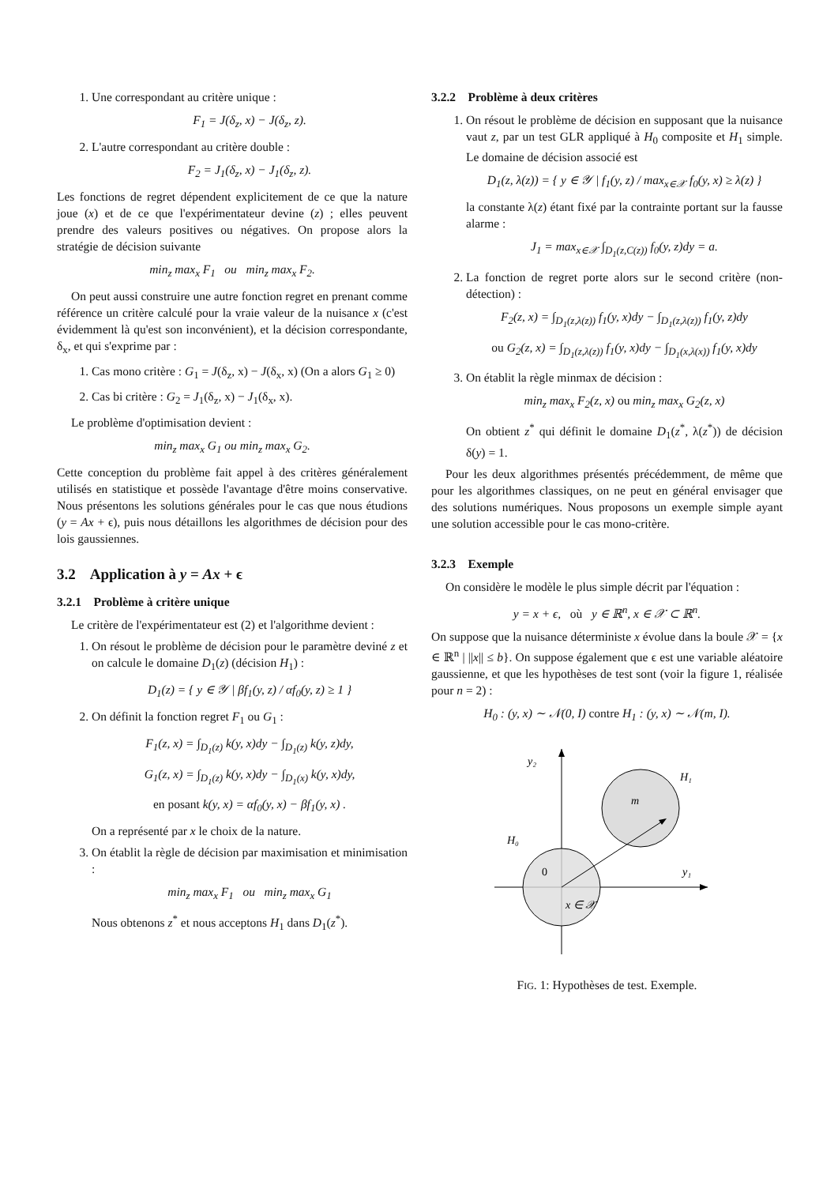1. Une correspondant au critère unique :
F<sub>1</sub> = J(δ<sub>z</sub>, x) − J(δ<sub>z</sub>, z).
2. L'autre correspondant au critère double :
F<sub>2</sub> = J<sub>1</sub>(δ<sub>z</sub>, x) − J<sub>1</sub>(δ<sub>z</sub>, z).
Les fonctions de regret dépendent explicitement de ce que la nature joue (x) et de ce que l'expérimentateur devine (z) ; elles peuvent prendre des valeurs positives ou négatives. On propose alors la stratégie de décision suivante
min<sub>z</sub> max<sub>x</sub> F<sub>1</sub> ou min<sub>z</sub> max<sub>x</sub> F<sub>2</sub>.
On peut aussi construire une autre fonction regret en prenant comme référence un critère calculé pour la vraie valeur de la nuisance x (c'est évidemment là qu'est son inconvénient), et la décision correspondante, δ<sub>x</sub>, et qui s'exprime par :
1. Cas mono critère : G<sub>1</sub> = J(δ<sub>z</sub>, x) − J(δ<sub>x</sub>, x) (On a alors G<sub>1</sub> ≥ 0)
2. Cas bi critère : G<sub>2</sub> = J<sub>1</sub>(δ<sub>z</sub>, x) − J<sub>1</sub>(δ<sub>x</sub>, x).
Le problème d'optimisation devient :
min<sub>z</sub> max<sub>x</sub> G<sub>1</sub> ou min<sub>z</sub> max<sub>x</sub> G<sub>2</sub>.
Cette conception du problème fait appel à des critères généralement utilisés en statistique et possède l'avantage d'être moins conservative. Nous présentons les solutions générales pour le cas que nous étudions (y = Ax + ϵ), puis nous détaillons les algorithmes de décision pour des lois gaussiennes.
3.2 Application à y = Ax + ϵ
3.2.1 Problème à critère unique
Le critère de l'expérimentateur est (2) et l'algorithme devient :
1. On résout le problème de décision pour le paramètre deviné z et on calcule le domaine D<sub>1</sub>(z) (décision H<sub>1</sub>) :
D<sub>1</sub>(z) = { y ∈ 𝒴 | βf<sub>1</sub>(y, z) / αf<sub>0</sub>(y, z) ≥ 1 }
2. On définit la fonction regret F<sub>1</sub> ou G<sub>1</sub> :
F<sub>1</sub>(z, x) = ∫<sub>D<sub>1</sub>(z)</sub> k(y, x)dy − ∫<sub>D<sub>1</sub>(z)</sub> k(y, z)dy,
G<sub>1</sub>(z, x) = ∫<sub>D<sub>1</sub>(z)</sub> k(y, x)dy − ∫<sub>D<sub>1</sub>(x)</sub> k(y, x)dy,
en posant k(y, x) = αf<sub>0</sub>(y, x) − βf<sub>1</sub>(y, x) .
On a représenté par x le choix de la nature.
3. On établit la règle de décision par maximisation et minimisation :
min<sub>z</sub> max<sub>x</sub> F<sub>1</sub> ou min<sub>z</sub> max<sub>x</sub> G<sub>1</sub>
Nous obtenons z<sup>*</sup> et nous acceptons H<sub>1</sub> dans D<sub>1</sub>(z<sup>*</sup>).
3.2.2 Problème à deux critères
1. On résout le problème de décision en supposant que la nuisance vaut z, par un test GLR appliqué à H<sub>0</sub> composite et H<sub>1</sub> simple. Le domaine de décision associé est
D<sub>1</sub>(z, λ(z)) = { y ∈ 𝒴 | f<sub>1</sub>(y, z) / max<sub>x∈𝒳</sub> f<sub>0</sub>(y, x) ≥ λ(z) }
la constante λ(z) étant fixé par la contrainte portant sur la fausse alarme :
J<sub>1</sub> = max<sub>x∈𝒳</sub> ∫<sub>D<sub>1</sub>(z,C(z))</sub> f<sub>0</sub>(y, z)dy = a.
2. La fonction de regret porte alors sur le second critère (non-détection) :
F<sub>2</sub>(z, x) = ∫<sub>D<sub>1</sub>(z,λ(z))</sub> f<sub>1</sub>(y, x)dy − ∫<sub>D<sub>1</sub>(z,λ(z))</sub> f<sub>1</sub>(y, z)dy
ou G<sub>2</sub>(z, x) = ∫<sub>D<sub>1</sub>(z,λ(z))</sub> f<sub>1</sub>(y, x)dy − ∫<sub>D<sub>1</sub>(x,λ(x))</sub> f<sub>1</sub>(y, x)dy
3. On établit la règle minmax de décision :
min<sub>z</sub> max<sub>x</sub> F<sub>2</sub>(z, x) ou min<sub>z</sub> max<sub>x</sub> G<sub>2</sub>(z, x)
On obtient z<sup>*</sup> qui définit le domaine D<sub>1</sub>(z<sup>*</sup>, λ(z<sup>*</sup>)) de décision δ(y) = 1.
Pour les deux algorithmes présentés précédemment, de même que pour les algorithmes classiques, on ne peut en général envisager que des solutions numériques. Nous proposons un exemple simple ayant une solution accessible pour le cas mono-critère.
3.2.3 Exemple
On considère le modèle le plus simple décrit par l'équation :
y = x + ϵ, où y ∈ ℝ<sup>n</sup>, x ∈ 𝒳 ⊂ ℝ<sup>n</sup>.
On suppose que la nuisance déterministe x évolue dans la boule 𝒳 = {x ∈ ℝ<sup>n</sup> | ||x|| ≤ b}. On suppose également que ϵ est une variable aléatoire gaussienne, et que les hypothèses de test sont (voir la figure 1, réalisée pour n = 2) :
H<sub>0</sub> : (y, x) ∼ 𝒩(0, I) contre H<sub>1</sub> : (y, x) ∼ 𝒩(m, I).
y₂
H₁
m
H₀
0
y₁
x ∈ 𝒳
FIG. 1: Hypothèses de test. Exemple.